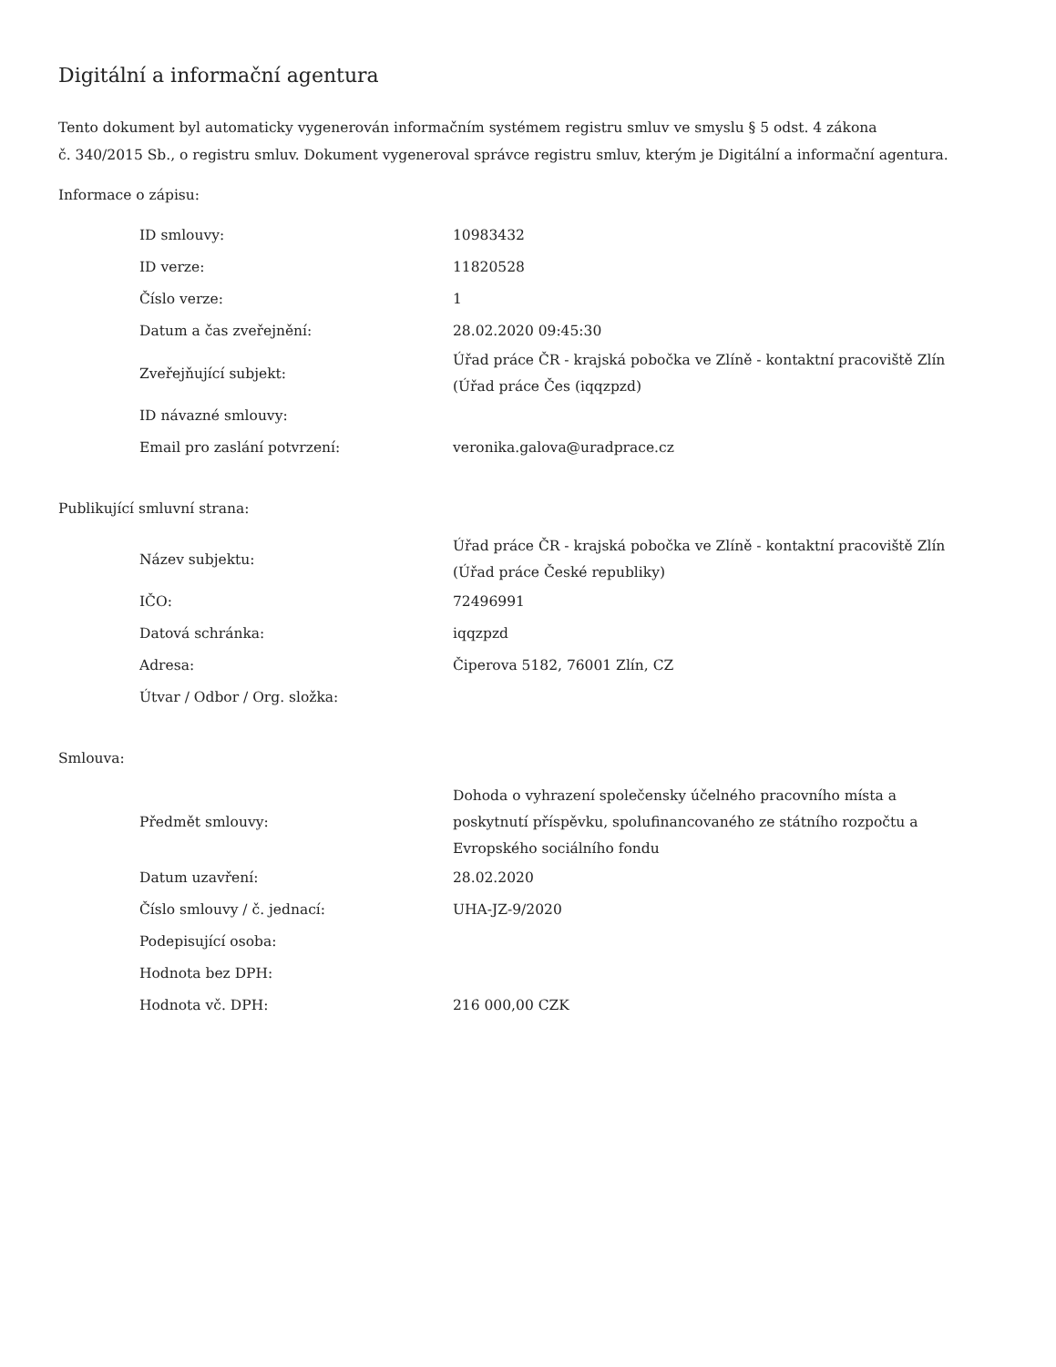Digitální a informační agentura
Tento dokument byl automaticky vygenerován informačním systémem registru smluv ve smyslu § 5 odst. 4 zákona
č. 340/2015 Sb., o registru smluv. Dokument vygeneroval správce registru smluv, kterým je Digitální a informační agentura.
Informace o zápisu:
| ID smlouvy: | 10983432 |
| ID verze: | 11820528 |
| Číslo verze: | 1 |
| Datum a čas zveřejnění: | 28.02.2020 09:45:30 |
| Zveřejňující subjekt: | Úřad práce ČR - krajská pobočka ve Zlíně - kontaktní pracoviště Zlín (Úřad práce Čes (iqqzpzd) |
| ID návazné smlouvy: | |
| Email pro zaslání potvrzení: | veronika.galova@uradprace.cz |
Publikující smluvní strana:
| Název subjektu: | Úřad práce ČR - krajská pobočka ve Zlíně - kontaktní pracoviště Zlín (Úřad práce České republiky) |
| IČO: | 72496991 |
| Datová schránka: | iqqzpzd |
| Adresa: | Čiperova 5182, 76001 Zlín, CZ |
| Útvar / Odbor / Org. složka: | |
Smlouva:
| Předmět smlouvy: | Dohoda o vyhrazení společensky účelného pracovního místa a poskytnutí příspěvku, spolufinancovaného ze státního rozpočtu a Evropského sociálního fondu |
| Datum uzavření: | 28.02.2020 |
| Číslo smlouvy / č. jednací: | UHA-JZ-9/2020 |
| Podepisující osoba: | |
| Hodnota bez DPH: | |
| Hodnota vč. DPH: | 216 000,00 CZK |